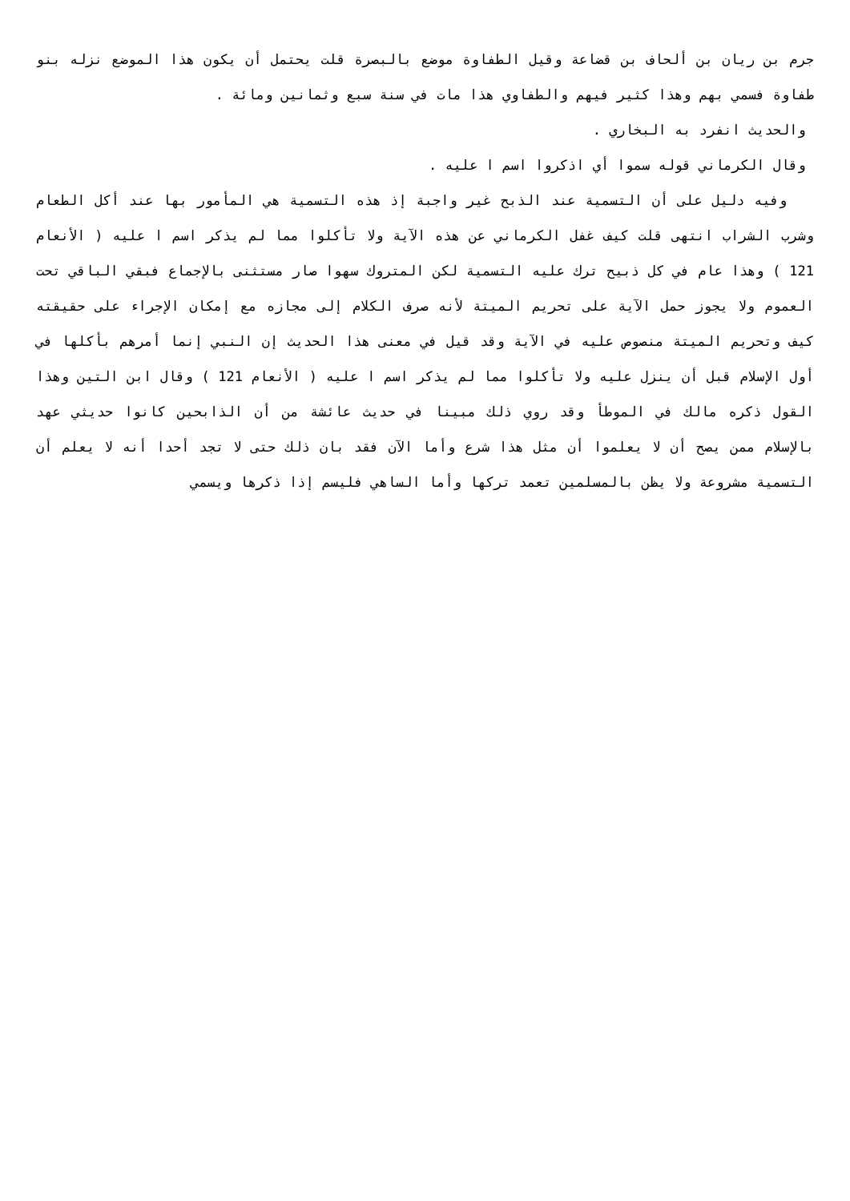جرم بن ريان بن ألحاف بن قضاعة وقيل الطفاوة موضع بالبصرة قلت يحتمل أن يكون هذا الموضع نزله بنو طفاوة فسمي بهم وهذا كثير فيهم والطفاوي هذا مات في سنة سبع وثمانين ومائة .
والحديث انفرد به البخاري .
وقال الكرماني قوله سموا أي اذكروا اسم ا عليه .
وفيه دليل على أن التسمية عند الذبح غير واجبة إذ هذه التسمية هي المأمور بها عند أكل الطعام وشرب الشراب انتهى قلت كيف غفل الكرماني عن هذه الآية ولا تأكلوا مما لم يذكر اسم ا عليه ( الأنعام 121 ) وهذا عام في كل ذبيح ترك عليه التسمية لكن المتروك سهوا صار مستثنى بالإجماع فبقي الباقي تحت العموم ولا يجوز حمل الآية على تحريم الميتة لأنه صرف الكلام إلى مجازه مع إمكان الإجراء على حقيقته كيف وتحريم الميتة منصوص عليه في الآية وقد قيل في معنى هذا الحديث إن النبي إنما أمرهم بأكلها في أول الإسلام قبل أن ينزل عليه ولا تأكلوا مما لم يذكر اسم ا عليه ( الأنعام 121 ) وقال ابن التين وهذا القول ذكره مالك في الموطأ وقد روي ذلك مبينا في حديث عائشة من أن الذابحين كانوا حديثي عهد بالإسلام ممن يصح أن لا يعلموا أن مثل هذا شرع وأما الآن فقد بان ذلك حتى لا تجد أحدا أنه لا يعلم أن التسمية مشروعة ولا يظن بالمسلمين تعمد تركها وأما الساهي فليسم إذا ذكرها ويسمي